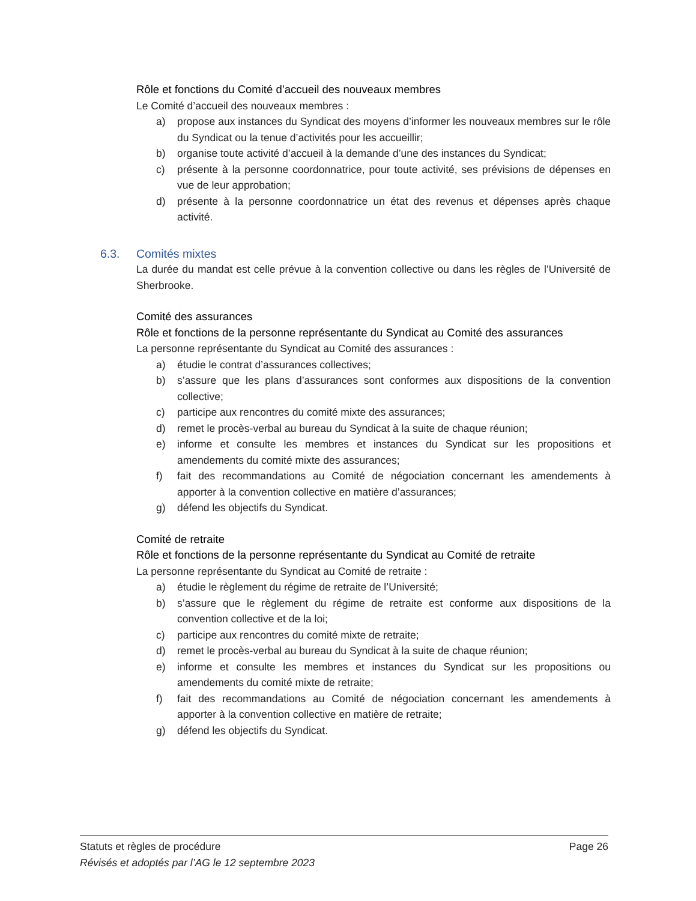Rôle et fonctions du Comité d’accueil des nouveaux membres
Le Comité d’accueil des nouveaux membres :
a) propose aux instances du Syndicat des moyens d’informer les nouveaux membres sur le rôle du Syndicat ou la tenue d’activités pour les accueillir;
b) organise toute activité d’accueil à la demande d’une des instances du Syndicat;
c) présente à la personne coordonnatrice, pour toute activité, ses prévisions de dépenses en vue de leur approbation;
d) présente à la personne coordonnatrice un état des revenus et dépenses après chaque activité.
6.3. Comités mixtes
La durée du mandat est celle prévue à la convention collective ou dans les règles de l’Université de Sherbrooke.
Comité des assurances
Rôle et fonctions de la personne représentante du Syndicat au Comité des assurances
La personne représentante du Syndicat au Comité des assurances :
a) étudie le contrat d’assurances collectives;
b) s’assure que les plans d’assurances sont conformes aux dispositions de la convention collective;
c) participe aux rencontres du comité mixte des assurances;
d) remet le procès-verbal au bureau du Syndicat à la suite de chaque réunion;
e) informe et consulte les membres et instances du Syndicat sur les propositions et amendements du comité mixte des assurances;
f) fait des recommandations au Comité de négociation concernant les amendements à apporter à la convention collective en matière d’assurances;
g) défend les objectifs du Syndicat.
Comité de retraite
Rôle et fonctions de la personne représentante du Syndicat au Comité de retraite
La personne représentante du Syndicat au Comité de retraite :
a) étudie le règlement du régime de retraite de l’Université;
b) s’assure que le règlement du régime de retraite est conforme aux dispositions de la convention collective et de la loi;
c) participe aux rencontres du comité mixte de retraite;
d) remet le procès-verbal au bureau du Syndicat à la suite de chaque réunion;
e) informe et consulte les membres et instances du Syndicat sur les propositions ou amendements du comité mixte de retraite;
f) fait des recommandations au Comité de négociation concernant les amendements à apporter à la convention collective en matière de retraite;
g) défend les objectifs du Syndicat.
Statuts et règles de procédure Page 26
Révisés et adoptés par l’AG le 12 septembre 2023